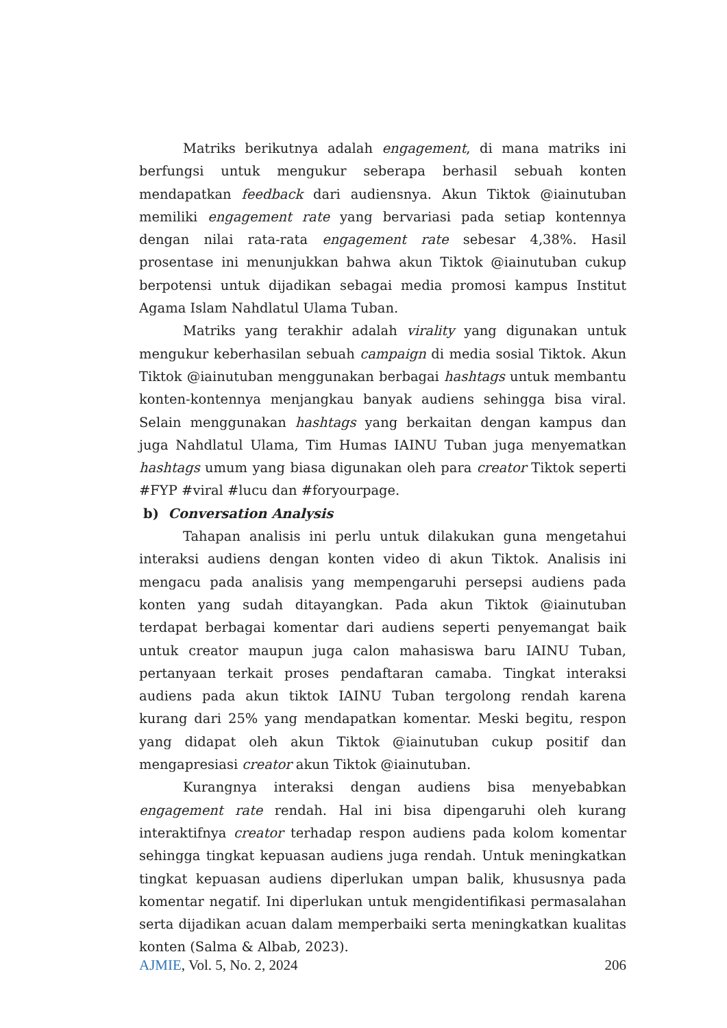Matriks berikutnya adalah engagement, di mana matriks ini berfungsi untuk mengukur seberapa berhasil sebuah konten mendapatkan feedback dari audiensnya. Akun Tiktok @iainutuban memiliki engagement rate yang bervariasi pada setiap kontennya dengan nilai rata-rata engagement rate sebesar 4,38%. Hasil prosentase ini menunjukkan bahwa akun Tiktok @iainutuban cukup berpotensi untuk dijadikan sebagai media promosi kampus Institut Agama Islam Nahdlatul Ulama Tuban.
Matriks yang terakhir adalah virality yang digunakan untuk mengukur keberhasilan sebuah campaign di media sosial Tiktok. Akun Tiktok @iainutuban menggunakan berbagai hashtags untuk membantu konten-kontennya menjangkau banyak audiens sehingga bisa viral. Selain menggunakan hashtags yang berkaitan dengan kampus dan juga Nahdlatul Ulama, Tim Humas IAINU Tuban juga menyematkan hashtags umum yang biasa digunakan oleh para creator Tiktok seperti #FYP #viral #lucu dan #foryourpage.
b) Conversation Analysis
Tahapan analisis ini perlu untuk dilakukan guna mengetahui interaksi audiens dengan konten video di akun Tiktok. Analisis ini mengacu pada analisis yang mempengaruhi persepsi audiens pada konten yang sudah ditayangkan. Pada akun Tiktok @iainutuban terdapat berbagai komentar dari audiens seperti penyemangat baik untuk creator maupun juga calon mahasiswa baru IAINU Tuban, pertanyaan terkait proses pendaftaran camaba. Tingkat interaksi audiens pada akun tiktok IAINU Tuban tergolong rendah karena kurang dari 25% yang mendapatkan komentar. Meski begitu, respon yang didapat oleh akun Tiktok @iainutuban cukup positif dan mengapresiasi creator akun Tiktok @iainutuban.
Kurangnya interaksi dengan audiens bisa menyebabkan engagement rate rendah. Hal ini bisa dipengaruhi oleh kurang interaktifnya creator terhadap respon audiens pada kolom komentar sehingga tingkat kepuasan audiens juga rendah. Untuk meningkatkan tingkat kepuasan audiens diperlukan umpan balik, khususnya pada komentar negatif. Ini diperlukan untuk mengidentifikasi permasalahan serta dijadikan acuan dalam memperbaiki serta meningkatkan kualitas konten (Salma & Albab, 2023).
AJMIE, Vol. 5, No. 2, 2024 206